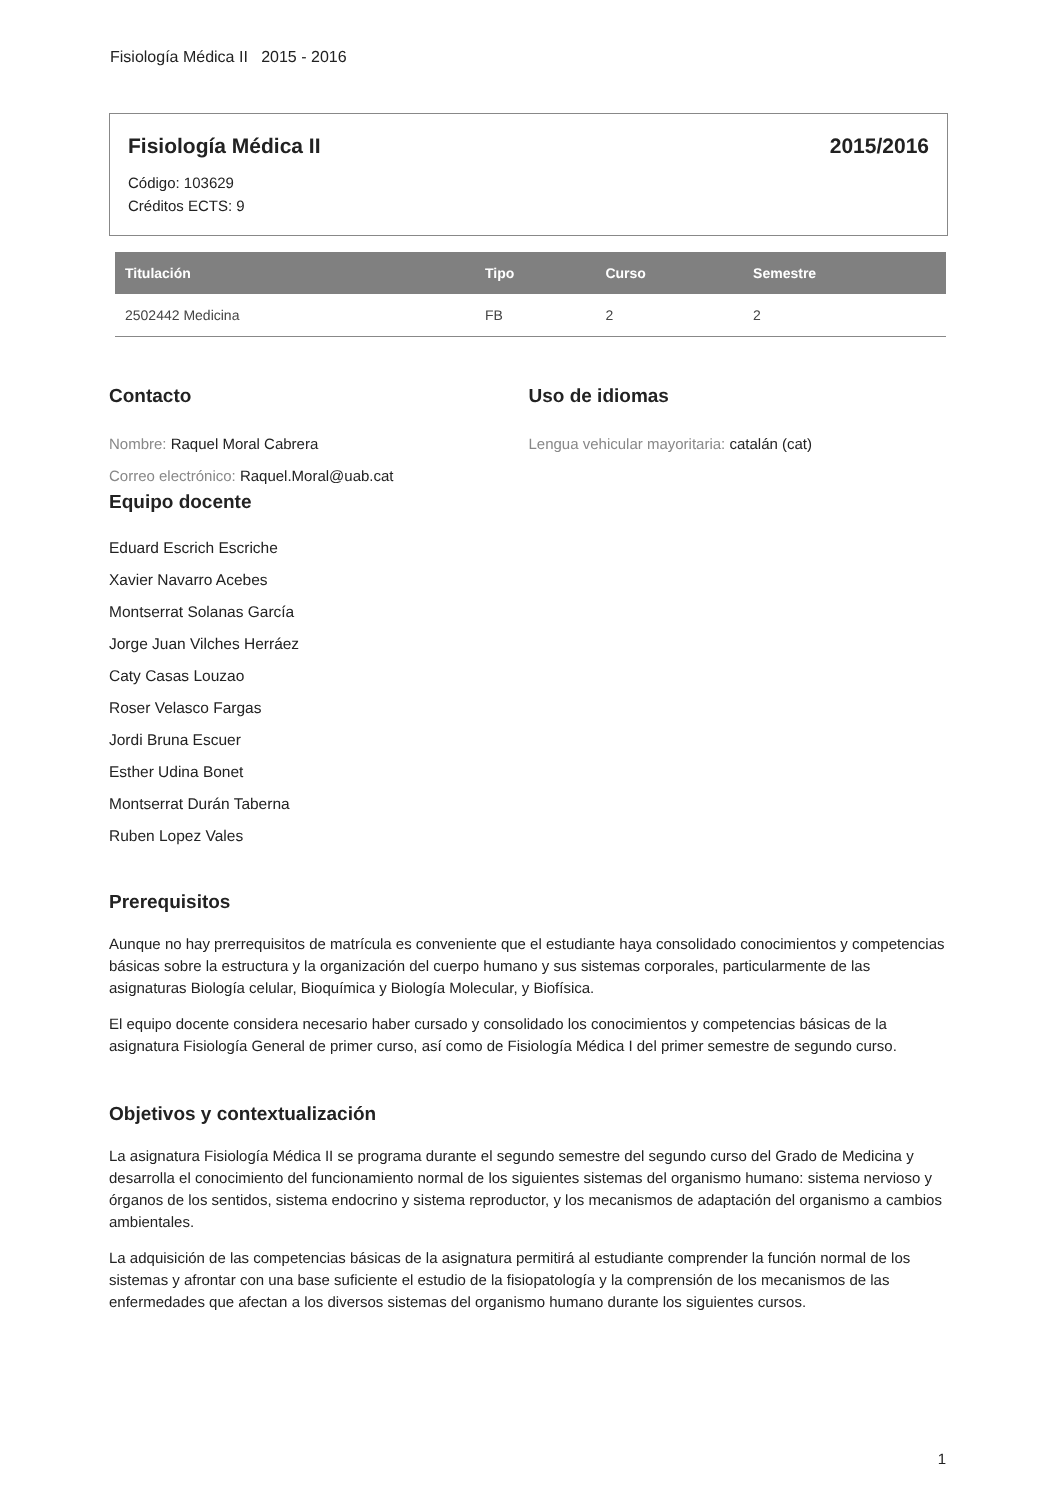Fisiología Médica II 2015 - 2016
Fisiología Médica II 2015/2016
Código: 103629
Créditos ECTS: 9
| Titulación | Tipo | Curso | Semestre |
| --- | --- | --- | --- |
| 2502442 Medicina | FB | 2 | 2 |
Contacto
Nombre: Raquel Moral Cabrera
Correo electrónico: Raquel.Moral@uab.cat
Uso de idiomas
Lengua vehicular mayoritaria: catalán (cat)
Equipo docente
Eduard Escrich Escriche
Xavier Navarro Acebes
Montserrat Solanas García
Jorge Juan Vilches Herráez
Caty Casas Louzao
Roser Velasco Fargas
Jordi Bruna Escuer
Esther Udina Bonet
Montserrat Durán Taberna
Ruben Lopez Vales
Prerequisitos
Aunque no hay prerrequisitos de matrícula es conveniente que el estudiante haya consolidado conocimientos y competencias básicas sobre la estructura y la organización del cuerpo humano y sus sistemas corporales, particularmente de las asignaturas Biología celular, Bioquímica y Biología Molecular, y Biofísica.
El equipo docente considera necesario haber cursado y consolidado los conocimientos y competencias básicas de la asignatura Fisiología General de primer curso, así como de Fisiología Médica I del primer semestre de segundo curso.
Objetivos y contextualización
La asignatura Fisiología Médica II se programa durante el segundo semestre del segundo curso del Grado de Medicina y desarrolla el conocimiento del funcionamiento normal de los siguientes sistemas del organismo humano: sistema nervioso y órganos de los sentidos, sistema endocrino y sistema reproductor, y los mecanismos de adaptación del organismo a cambios ambientales.
La adquisición de las competencias básicas de la asignatura permitirá al estudiante comprender la función normal de los sistemas y afrontar con una base suficiente el estudio de la fisiopatología y la comprensión de los mecanismos de las enfermedades que afectan a los diversos sistemas del organismo humano durante los siguientes cursos.
1